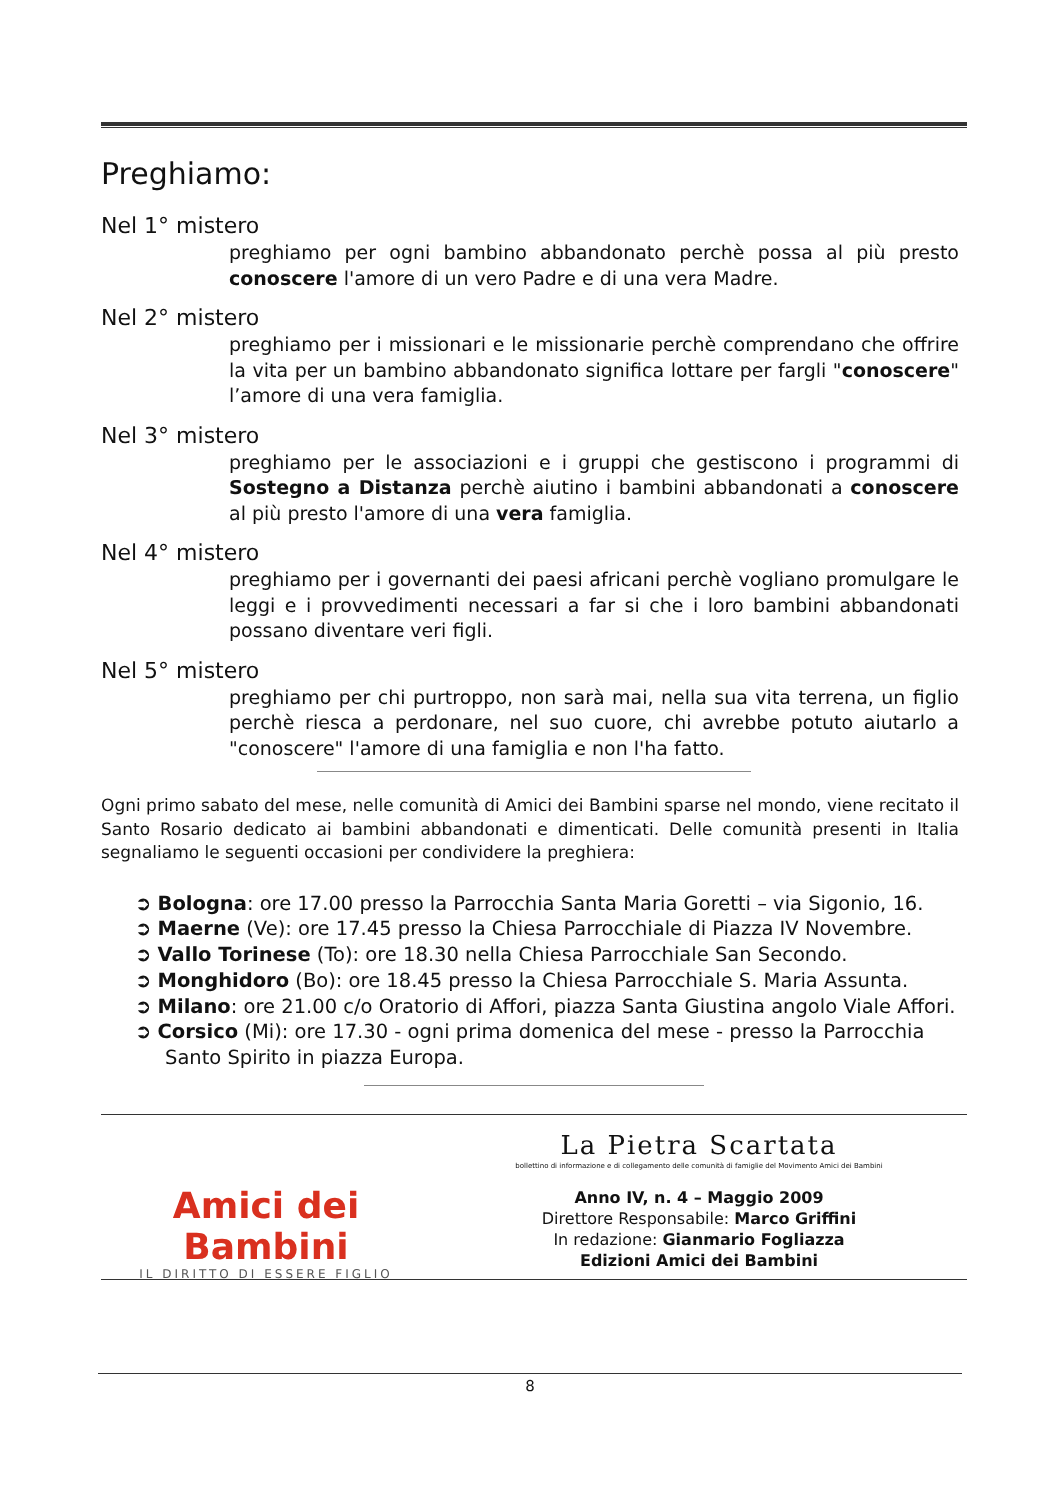Preghiamo:
Nel 1° mistero
preghiamo per ogni bambino abbandonato perchè possa al più presto conoscere l'amore di un vero Padre e di una vera Madre.
Nel 2° mistero
preghiamo per i missionari e le missionarie perchè comprendano che offrire la vita per un bambino abbandonato significa lottare per fargli "conoscere" l’amore di una vera famiglia.
Nel 3° mistero
preghiamo per le associazioni e i gruppi che gestiscono i programmi di Sostegno a Distanza perchè aiutino i bambini abbandonati a conoscere al più presto l'amore di una vera famiglia.
Nel 4° mistero
preghiamo per i governanti dei paesi africani perchè vogliano promulgare le leggi e i provvedimenti necessari a far si che i loro bambini abbandonati possano diventare veri figli.
Nel 5° mistero
preghiamo per chi purtroppo, non sarà mai, nella sua vita terrena, un figlio perchè riesca a perdonare, nel suo cuore, chi avrebbe potuto aiutarlo a "conoscere" l'amore di una famiglia e non l'ha fatto.
Ogni primo sabato del mese, nelle comunità di Amici dei Bambini sparse nel mondo, viene recitato il Santo Rosario dedicato ai bambini abbandonati e dimenticati. Delle comunità presenti in Italia segnaliamo le seguenti occasioni per condividere la preghiera:
➲ Bologna: ore 17.00 presso la Parrocchia Santa Maria Goretti – via Sigonio, 16.
➲ Maerne (Ve): ore 17.45 presso la Chiesa Parrocchiale di Piazza IV Novembre.
➲ Vallo Torinese (To): ore 18.30 nella Chiesa Parrocchiale San Secondo.
➲ Monghidoro (Bo): ore 18.45 presso la Chiesa Parrocchiale S. Maria Assunta.
➲ Milano: ore 21.00 c/o Oratorio di Affori, piazza Santa Giustina angolo Viale Affori.
➲ Corsico (Mi): ore 17.30 - ogni prima domenica del mese - presso la Parrocchia Santo Spirito in piazza Europa.
Amici dei Bambini
IL DIRITTO DI ESSERE FIGLIO
La Pietra Scartata
bollettino di informazione e di collegamento delle comunità di famiglie del Movimento Amici dei Bambini
Anno IV, n. 4 – Maggio 2009
Direttore Responsabile: Marco Griffini
In redazione: Gianmario Fogliazza
Edizioni Amici dei Bambini
8